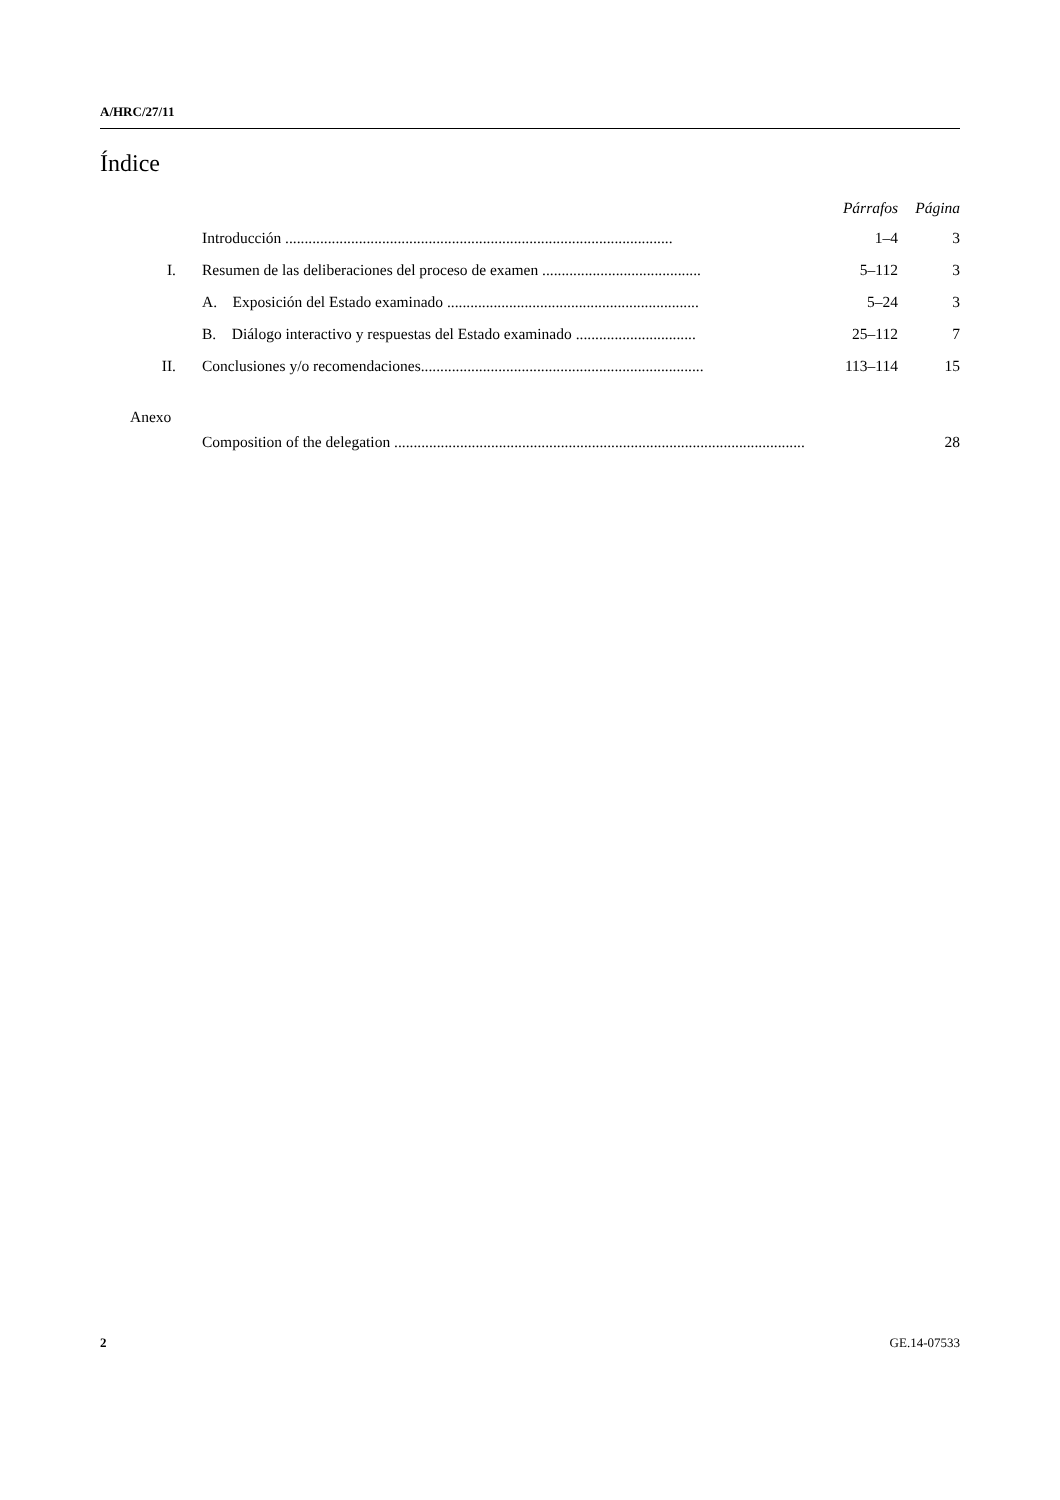A/HRC/27/11
Índice
| | | Párrafos | Página |
| --- | --- | --- | --- |
| | Introducción .................................................................................................... | 1–4 | 3 |
| I. | Resumen de las deliberaciones del proceso de examen ......................................... | 5–112 | 3 |
| | A. Exposición del Estado examinado ................................................................. | 5–24 | 3 |
| | B. Diálogo interactivo y respuestas del Estado examinado ............................... | 25–112 | 7 |
| II. | Conclusiones y/o recomendaciones......................................................................... | 113–114 | 15 |
| Anexo | | | |
| | Composition of the delegation .......................................................................................................... | | 28 |
2 GE.14-07533